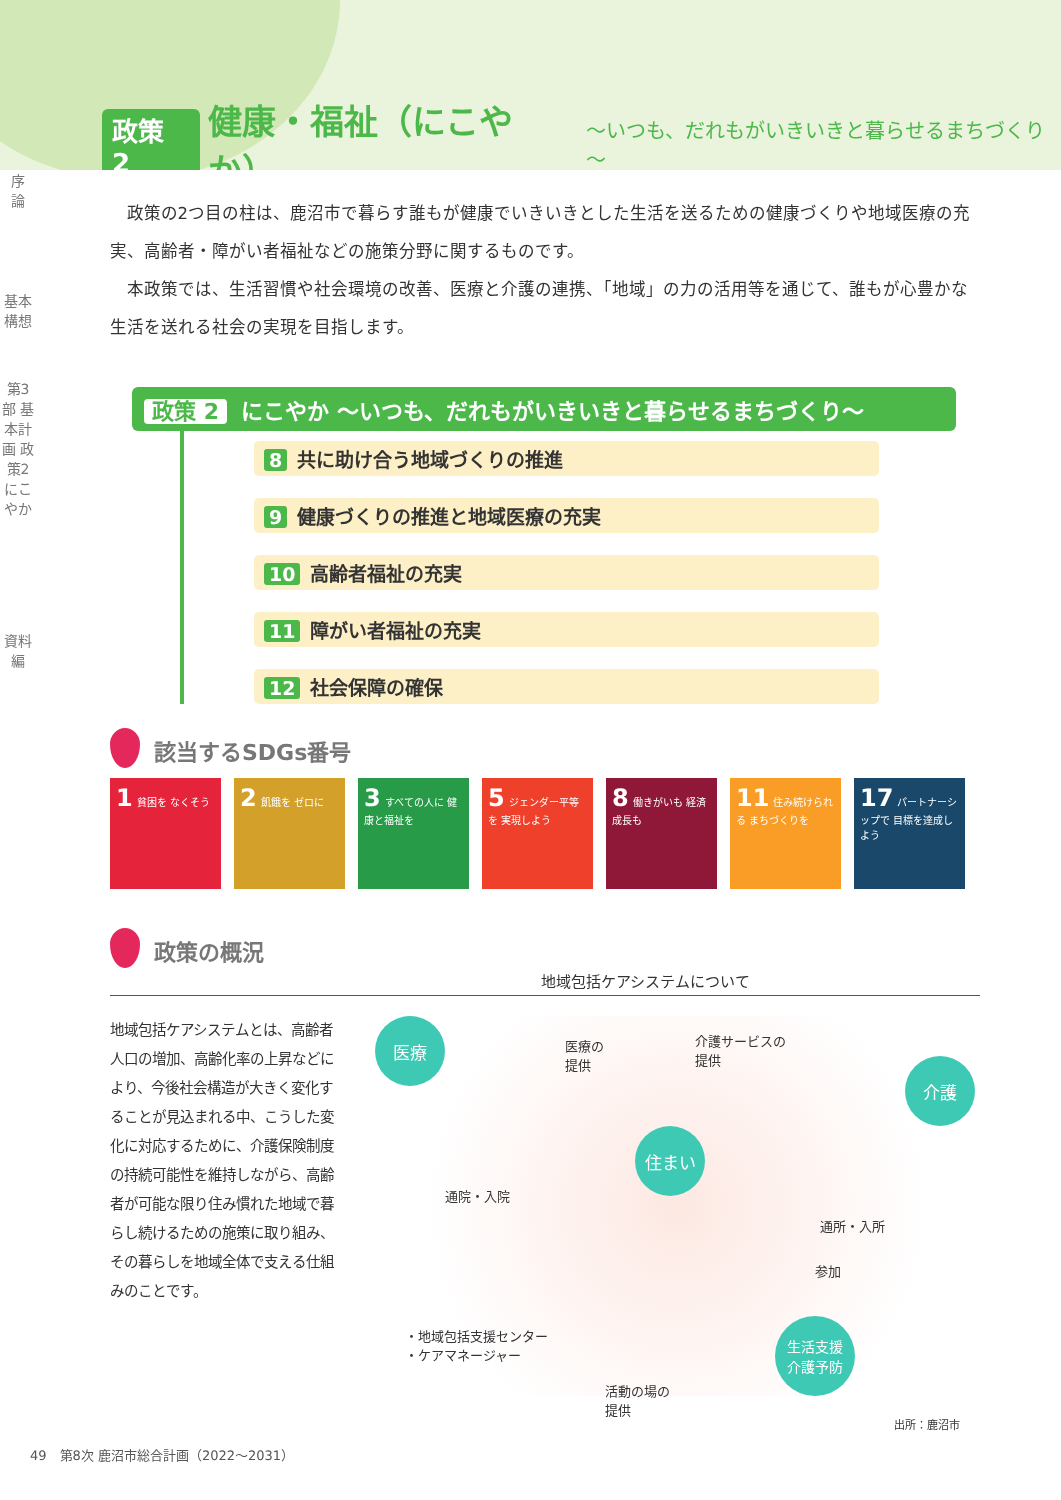政策 2 健康・福祉（にこやか） ～いつも、だれもがいきいきと暮らせるまちづくり～
序
論
基本構想
第3部 基本計画 政策2 にこやか
資料編
政策の2つ目の柱は、鹿沼市で暮らす誰もが健康でいきいきとした生活を送るための健康づくりや地域医療の充実、高齢者・障がい者福祉などの施策分野に関するものです。
本政策では、生活習慣や社会環境の改善、医療と介護の連携、「地域」の力の活用等を通じて、誰もが心豊かな生活を送れる社会の実現を目指します。
政策 2 にこやか ～いつも、だれもがいきいきと暮らせるまちづくり～
8 共に助け合う地域づくりの推進
9 健康づくりの推進と地域医療の充実
10 高齢者福祉の充実
11 障がい者福祉の充実
12 社会保障の確保
該当するSDGs番号
1 貧困を なくそう
2 飢餓を ゼロに
3 すべての人に 健康と福祉を
5 ジェンダー平等を 実現しよう
8 働きがいも 経済成長も
11 住み続けられる まちづくりを
17 パートナーシップで 目標を達成しよう
政策の概況
地域包括ケアシステムについて
地域包括ケアシステムとは、高齢者人口の増加、高齢化率の上昇などにより、今後社会構造が大きく変化することが見込まれる中、こうした変化に対応するために、介護保険制度の持続可能性を維持しながら、高齢者が可能な限り住み慣れた地域で暮らし続けるための施策に取り組み、その暮らしを地域全体で支える仕組みのことです。
医療
医療の
提供
介護サービスの
提供
介護
住まい
通院・入院
通所・入所
参加
・地域包括支援センター
・ケアマネージャー
生活支援
介護予防
活動の場の
提供
出所：鹿沼市
49　第8次 鹿沼市総合計画（2022～2031）